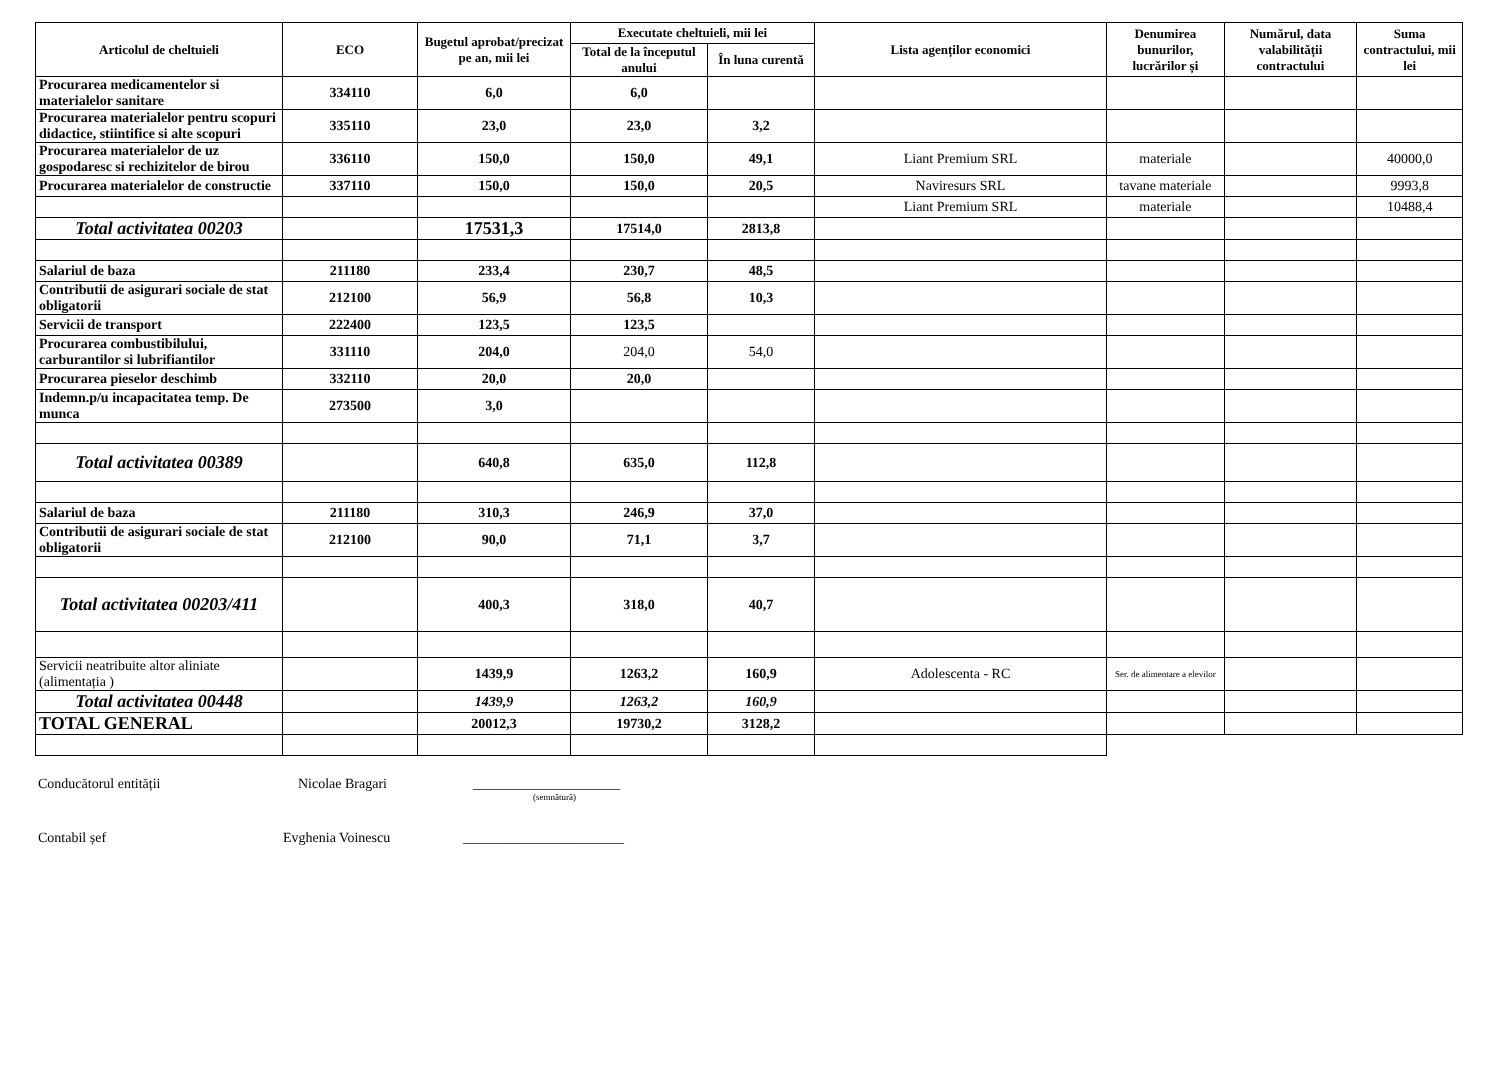| Articolul de cheltuieli | ECO | Bugetul aprobat/precizat pe an, mii lei | Executate cheltuieli, mii lei | | Lista agenților economici | Denumirea bunurilor, lucrărilor și | Numărul, data valabilității contractului | Suma contractului, mii lei |
| --- | --- | --- | --- | --- | --- | --- | --- | --- |
| | | | Total de la începutul anului | În luna curentă | | | | |
| Procurarea medicamentelor si materialelor sanitare | 334110 | 6,0 | 6,0 | | | | | |
| Procurarea materialelor pentru scopuri didactice, stiintifice si alte scopuri | 335110 | 23,0 | 23,0 | 3,2 | | | | |
| Procurarea materialelor de uz gospodaresc si rechizitelor de birou | 336110 | 150,0 | 150,0 | 49,1 | Liant Premium SRL | materiale | | 40000,0 |
| Procurarea materialelor de constructie | 337110 | 150,0 | 150,0 | 20,5 | Naviresurs SRL | tavane materiale | | 9993,8 |
| | | | | | Liant Premium SRL | materiale | | 10488,4 |
| Total activitatea 00203 | | 17531,3 | 17514,0 | 2813,8 | | | | |
| Salariul de baza | 211180 | 233,4 | 230,7 | 48,5 | | | | |
| Contributii de asigurari sociale de stat obligatorii | 212100 | 56,9 | 56,8 | 10,3 | | | | |
| Servicii de transport | 222400 | 123,5 | 123,5 | | | | | |
| Procurarea combustibilului, carburantilor si lubrifiantilor | 331110 | 204,0 | 204,0 | 54,0 | | | | |
| Procurarea pieselor deschimb | 332110 | 20,0 | 20,0 | | | | | |
| Indemn.p/u incapacitatea temp. De munca | 273500 | 3,0 | | | | | | |
| Total activitatea 00389 | | 640,8 | 635,0 | 112,8 | | | | |
| Salariul de baza | 211180 | 310,3 | 246,9 | 37,0 | | | | |
| Contributii de asigurari sociale de stat obligatorii | 212100 | 90,0 | 71,1 | 3,7 | | | | |
| Total activitatea 00203/411 | | 400,3 | 318,0 | 40,7 | | | | |
| Servicii neatribuite altor aliniate (alimentația ) | | 1439,9 | 1263,2 | 160,9 | Adolescenta - RC | Ser. de alimentare a elevilor | | |
| Total activitatea 00448 | | 1439,9 | 1263,2 | 160,9 | | | | |
| TOTAL GENERAL | | 20012,3 | 19730,2 | 3128,2 | | | | |
Conducătorul entității Nicolae Bragari _____________________
(semnătură)
Contabil șef Evghenia Voinescu _______________________